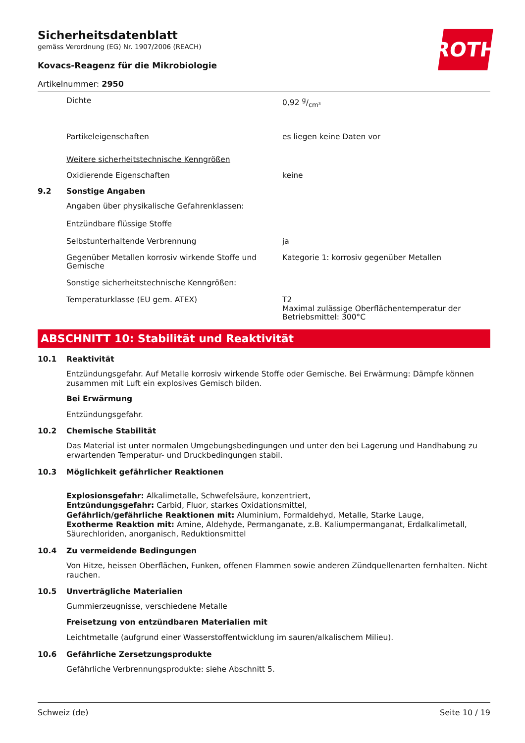ROTH
Sicherheitsdatenblatt
gemäss Verordnung (EG) Nr. 1907/2006 (REACH)
Kovacs-Reagenz für die Mikrobiologie
Artikelnummer: 2950
Dichte 0,92 g/cm³
Partikeleigenschaften es liegen keine Daten vor
Weitere sicherheitstechnische Kenngrößen
Oxidierende Eigenschaften keine
9.2 Sonstige Angaben
Angaben über physikalische Gefahrenklassen:
Entzündbare flüssige Stoffe
Selbstunterhaltende Verbrennung ja
Gegenüber Metallen korrosiv wirkende Stoffe und Gemische
Kategorie 1: korrosiv gegenüber Metallen
Sonstige sicherheitstechnische Kenngrößen:
Temperaturklasse (EU gem. ATEX) T2
Maximal zulässige Oberflächentemperatur der Betriebsmittel: 300°C
ABSCHNITT 10: Stabilität und Reaktivität
10.1 Reaktivität
Entzündungsgefahr. Auf Metalle korrosiv wirkende Stoffe oder Gemische. Bei Erwärmung: Dämpfe können zusammen mit Luft ein explosives Gemisch bilden.
Bei Erwärmung
Entzündungsgefahr.
10.2 Chemische Stabilität
Das Material ist unter normalen Umgebungsbedingungen und unter den bei Lagerung und Handhabung zu erwartenden Temperatur- und Druckbedingungen stabil.
10.3 Möglichkeit gefährlicher Reaktionen
Explosionsgefahr: Alkalimetalle, Schwefelsäure, konzentriert,
Entzündungsgefahr: Carbid, Fluor, starkes Oxidationsmittel,
Gefährlich/gefährliche Reaktionen mit: Aluminium, Formaldehyd, Metalle, Starke Lauge,
Exotherme Reaktion mit: Amine, Aldehyde, Permanganate, z.B. Kaliumpermanganat, Erdalkalimetall, Säurechloriden, anorganisch, Reduktionsmittel
10.4 Zu vermeidende Bedingungen
Von Hitze, heissen Oberflächen, Funken, offenen Flammen sowie anderen Zündquellenarten fernhalten. Nicht rauchen.
10.5 Unverträgliche Materialien
Gummierzeugnisse, verschiedene Metalle
Freisetzung von entzündbaren Materialien mit
Leichtmetalle (aufgrund einer Wasserstoffentwicklung im sauren/alkalischem Milieu).
10.6 Gefährliche Zersetzungsprodukte
Gefährliche Verbrennungsprodukte: siehe Abschnitt 5.
Schweiz (de) Seite 10 / 19